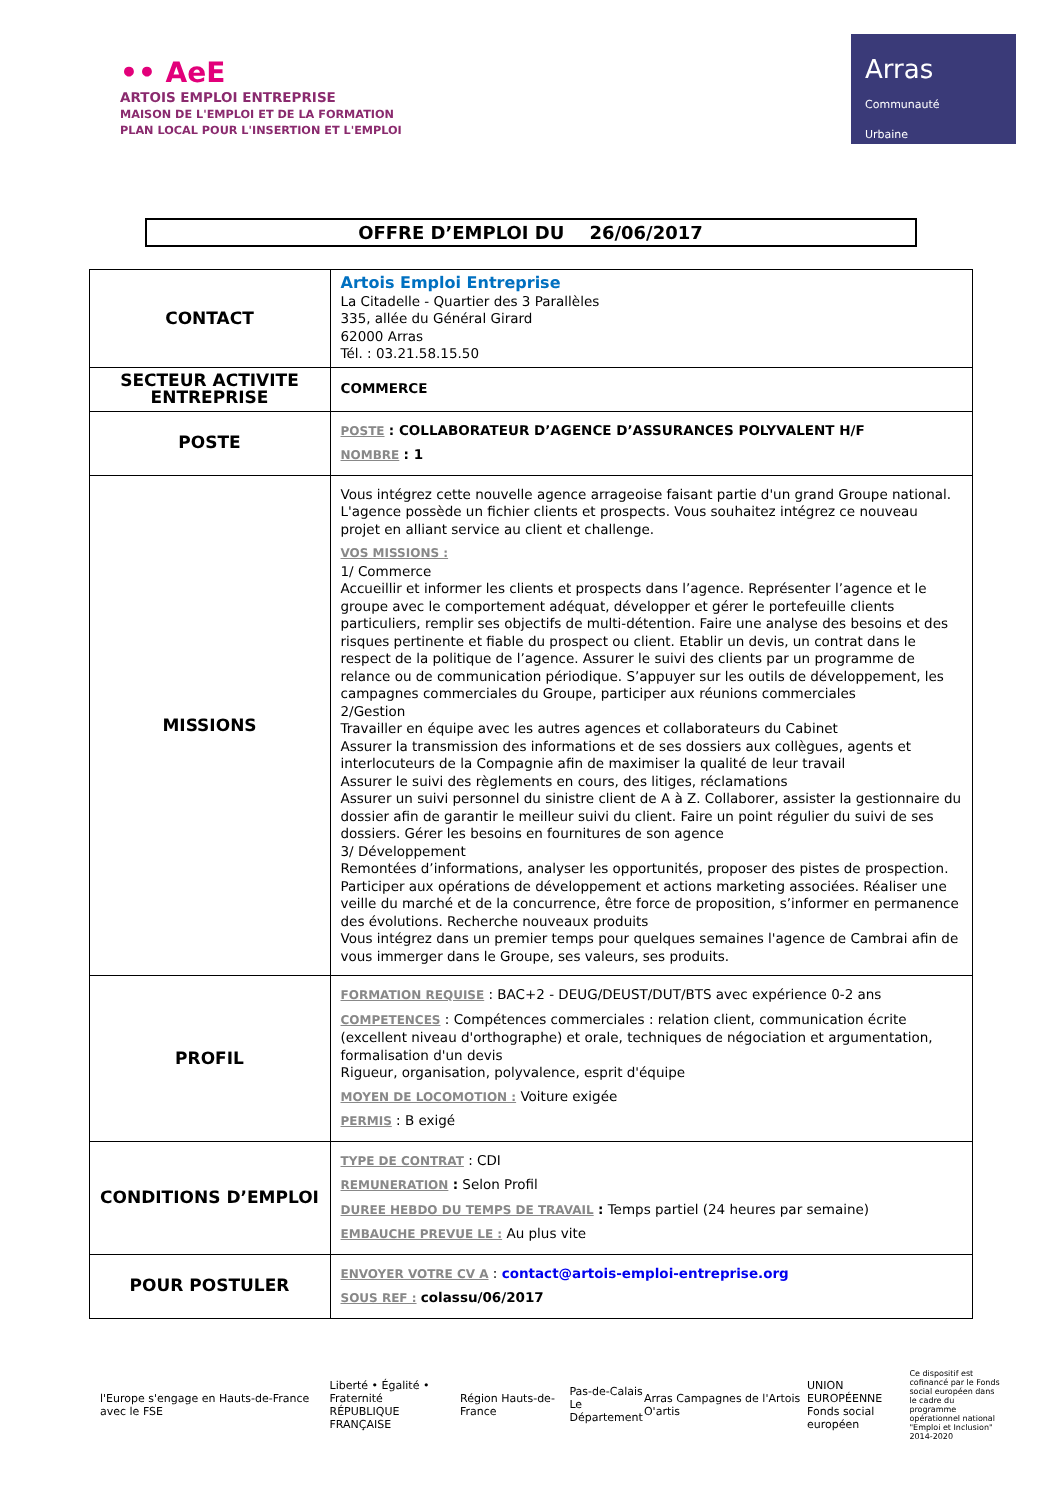•• AeE
ARTOIS EMPLOI ENTREPRISE
MAISON DE L'EMPLOI ET DE LA FORMATION
PLAN LOCAL POUR L'INSERTION ET L'EMPLOI
Arras
Communauté
Urbaine
OFFRE D’EMPLOI DU 26/06/2017
| CONTACT | Artois Emploi Entreprise La Citadelle - Quartier des 3 Parallèles 335, allée du Général Girard 62000 Arras Tél. : 03.21.58.15.50 |
| SECTEUR ACTIVITE ENTREPRISE | COMMERCE |
| POSTE | POSTE : COLLABORATEUR D’AGENCE D’ASSURANCES POLYVALENT H/F NOMBRE : 1 |
| MISSIONS | Vous intégrez cette nouvelle agence arrageoise faisant partie d'un grand Groupe national. L'agence possède un fichier clients et prospects. Vous souhaitez intégrez ce nouveau projet en alliant service au client et challenge. VOS MISSIONS : 1/ Commerce Accueillir et informer les clients et prospects dans l’agence. Représenter l’agence et le groupe avec le comportement adéquat, développer et gérer le portefeuille clients particuliers, remplir ses objectifs de multi-détention. Faire une analyse des besoins et des risques pertinente et fiable du prospect ou client. Etablir un devis, un contrat dans le respect de la politique de l’agence. Assurer le suivi des clients par un programme de relance ou de communication périodique. S’appuyer sur les outils de développement, les campagnes commerciales du Groupe, participer aux réunions commerciales 2/Gestion Travailler en équipe avec les autres agences et collaborateurs du Cabinet Assurer la transmission des informations et de ses dossiers aux collègues, agents et interlocuteurs de la Compagnie afin de maximiser la qualité de leur travail Assurer le suivi des règlements en cours, des litiges, réclamations Assurer un suivi personnel du sinistre client de A à Z. Collaborer, assister la gestionnaire du dossier afin de garantir le meilleur suivi du client. Faire un point régulier du suivi de ses dossiers. Gérer les besoins en fournitures de son agence 3/ Développement Remontées d’informations, analyser les opportunités, proposer des pistes de prospection. Participer aux opérations de développement et actions marketing associées. Réaliser une veille du marché et de la concurrence, être force de proposition, s’informer en permanence des évolutions. Recherche nouveaux produits Vous intégrez dans un premier temps pour quelques semaines l'agence de Cambrai afin de vous immerger dans le Groupe, ses valeurs, ses produits. |
| PROFIL | FORMATION REQUISE : BAC+2 - DEUG/DEUST/DUT/BTS avec expérience 0-2 ans COMPETENCES : Compétences commerciales : relation client, communication écrite (excellent niveau d'orthographe) et orale, techniques de négociation et argumentation, formalisation d'un devis Rigueur, organisation, polyvalence, esprit d'équipe MOYEN DE LOCOMOTION : Voiture exigée PERMIS : B exigé |
| CONDITIONS D’EMPLOI | TYPE DE CONTRAT : CDI REMUNERATION : Selon Profil DUREE HEBDO DU TEMPS DE TRAVAIL : Temps partiel (24 heures par semaine) EMBAUCHE PREVUE LE : Au plus vite |
| POUR POSTULER | ENVOYER VOTRE CV A : contact@artois-emploi-entreprise.org SOUS REF : colassu/06/2017 |
l'Europe s'engage en Hauts-de-France avec le FSE
Liberté • Égalité • Fraternité
RÉPUBLIQUE FRANÇAISE
Région Hauts-de-France
Pas-de-Calais
Le Département
Arras Campagnes de l'Artois O'artis
UNION EUROPÉENNE
Fonds social européen
Ce dispositif est cofinancé par le Fonds social européen dans le cadre du programme opérationnel national "Emploi et Inclusion" 2014-2020